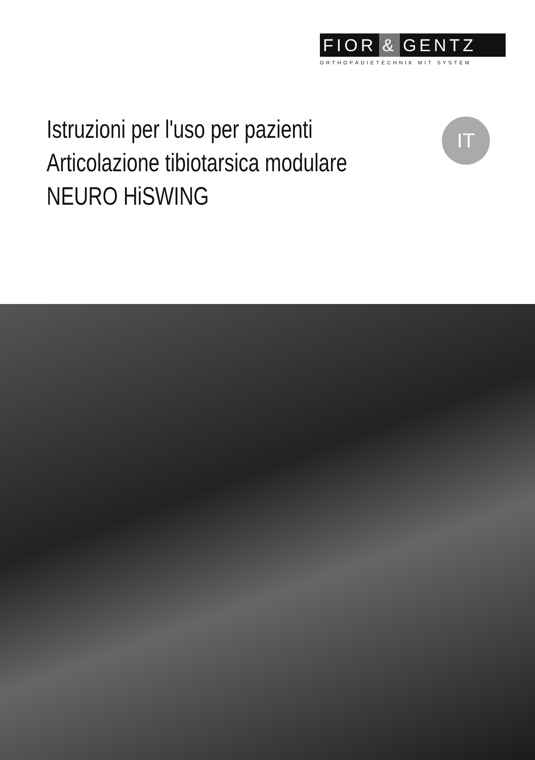FIOR & GENTZ
ORTHOPÄDIETECHNIK MIT SYSTEM
Istruzioni per l'uso per pazienti
Articolazione tibiotarsica modulare
NEURO HiSWING
IT